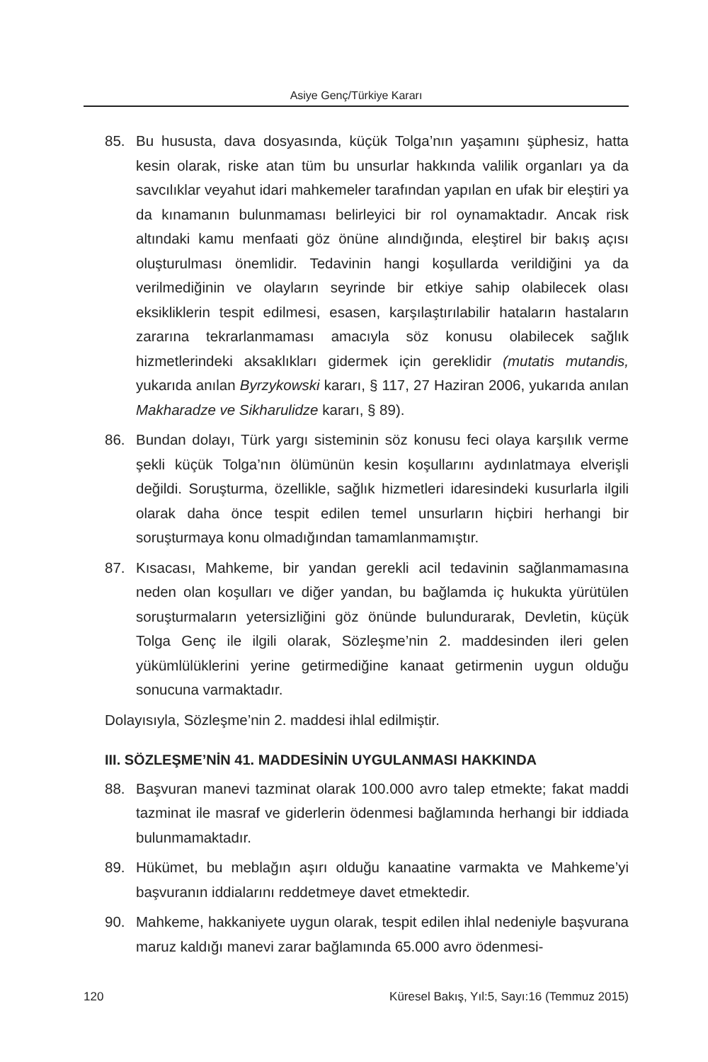Asiye Genç/Türkiye Kararı
85. Bu hususta, dava dosyasında, küçük Tolga’nın yaşamını şüphesiz, hatta kesin olarak, riske atan tüm bu unsurlar hakkında valilik organları ya da savcılıklar veyahut idari mahkemeler tarafından yapılan en ufak bir eleştiri ya da kınamanın bulunmaması belirleyici bir rol oynamaktadır. Ancak risk altındaki kamu menfaati göz önüne alındığında, eleştirel bir bakış açısı oluşturulması önemlidir. Tedavinin hangi koşullarda verildiğini ya da verilmediğinin ve olayların seyrinde bir etkiye sahip olabilecek olası eksikliklerin tespit edilmesi, esasen, karşılaştırılabilir hataların hastaların zararına tekrarlanmaması amacıyla söz konusu olabilecek sağlık hizmetlerindeki aksaklıkları gidermek için gereklidir (mutatis mutandis, yukarıda anılan Byrzykowski kararı, § 117, 27 Haziran 2006, yukarıda anılan Makharadze ve Sikharulidze kararı, § 89).
86. Bundan dolayı, Türk yargı sisteminin söz konusu feci olaya karşılık verme şekli küçük Tolga’nın ölümünün kesin koşullarını aydınlatmaya elverişli değildi. Soruşturma, özellikle, sağlık hizmetleri idaresindeki kusurlarla ilgili olarak daha önce tespit edilen temel unsurların hiçbiri herhangi bir soruşturmaya konu olmadığından tamamlanmamıştır.
87. Kısacası, Mahkeme, bir yandan gerekli acil tedavinin sağlanmamasına neden olan koşulları ve diğer yandan, bu bağlamda iç hukukta yürütülen soruşturmaların yetersizliğini göz önünde bulundurarak, Devletin, küçük Tolga Genç ile ilgili olarak, Sözleşme’nin 2. maddesinden ileri gelen yükümlülüklerini yerine getirmediğine kanaat getirmenin uygun olduğu sonucuna varmaktadır.
Dolayısıyla, Sözleşme’nin 2. maddesi ihlal edilmiştir.
III. SÖZLEŞME’NİN 41. MADDESİNİN UYGULANMASI HAKKINDA
88. Başvuran manevi tazminat olarak 100.000 avro talep etmekte; fakat maddi tazminat ile masraf ve giderlerin ödenmesi bağlamında herhangi bir iddiada bulunmamaktadır.
89. Hükümet, bu meblağın aşırı olduğu kanaatine varmakta ve Mahkeme’yi başvuranın iddialarını reddetmeye davet etmektedir.
90. Mahkeme, hakkaniyete uygun olarak, tespit edilen ihlal nedeniyle başvurana maruz kaldığı manevi zarar bağlamında 65.000 avro ödenmesi-
120 Küresel Bakış, Yıl:5, Sayı:16 (Temmuz 2015)